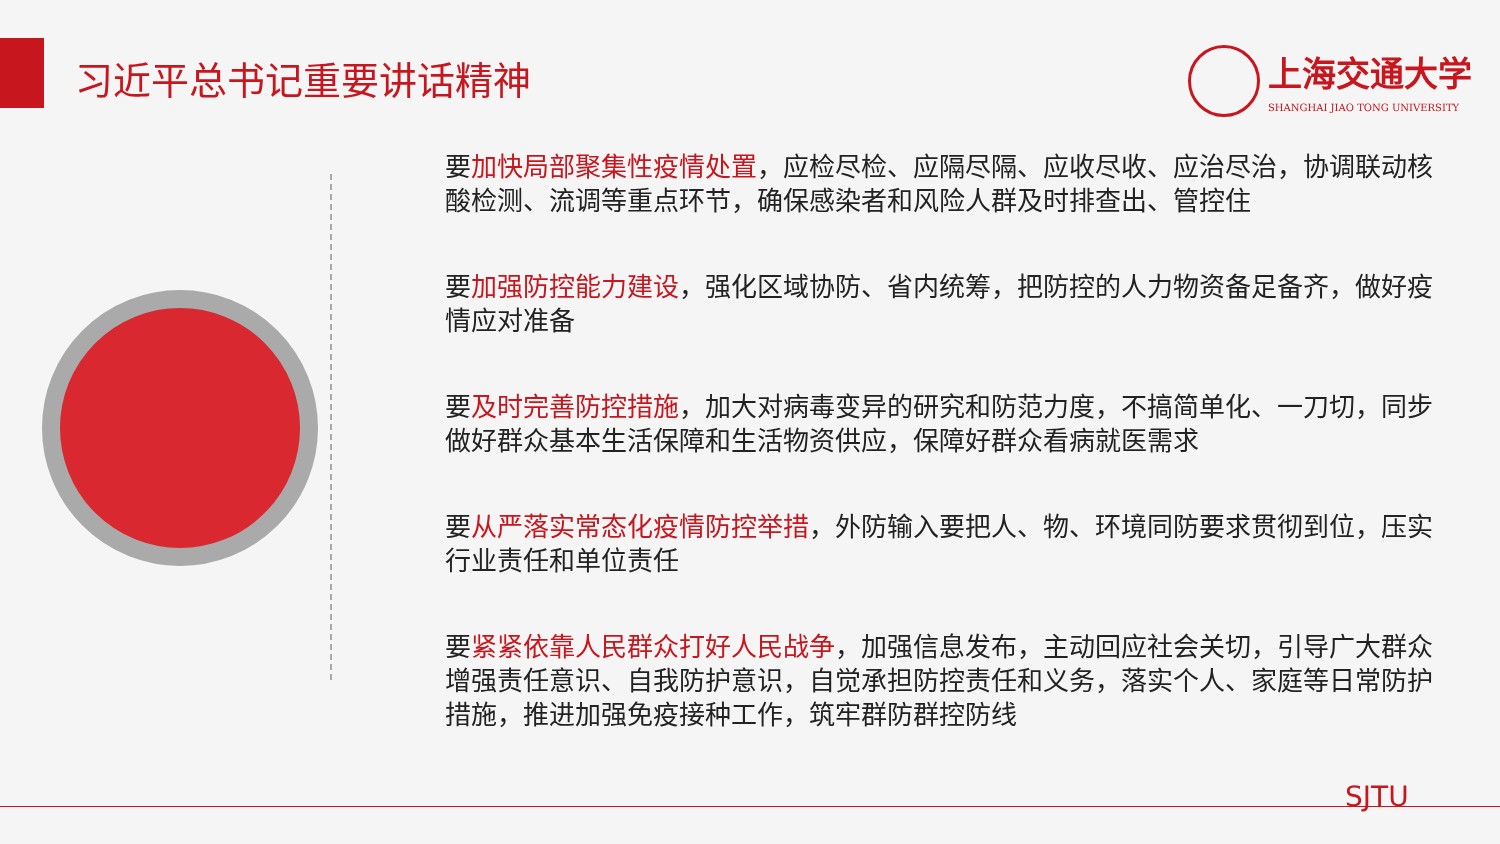习近平总书记重要讲话精神
上海交通大学
SHANGHAI JIAO TONG UNIVERSITY
要加快局部聚集性疫情处置，应检尽检、应隔尽隔、应收尽收、应治尽治，协调联动核酸检测、流调等重点环节，确保感染者和风险人群及时排查出、管控住
要加强防控能力建设，强化区域协防、省内统筹，把防控的人力物资备足备齐，做好疫情应对准备
要及时完善防控措施，加大对病毒变异的研究和防范力度，不搞简单化、一刀切，同步做好群众基本生活保障和生活物资供应，保障好群众看病就医需求
要从严落实常态化疫情防控举措，外防输入要把人、物、环境同防要求贯彻到位，压实行业责任和单位责任
要紧紧依靠人民群众打好人民战争，加强信息发布，主动回应社会关切，引导广大群众增强责任意识、自我防护意识，自觉承担防控责任和义务，落实个人、家庭等日常防护措施，推进加强免疫接种工作，筑牢群防群控防线
SJTU